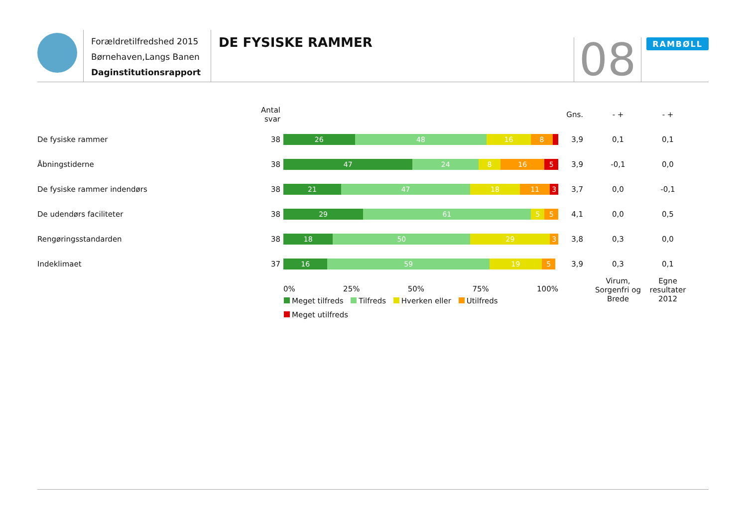Forældretilfredshed 2015
Børnehaven,Langs Banen
Daginstitutionsrapport
DE FYSISKE RAMMER
08
RAMBØLL
| | Antal svar | | Gns. | - + | - + |
| --- | --- | --- | --- | --- | --- |
| De fysiske rammer | 38 | 26 48 16 8 | 3,9 | 0,1 | 0,1 |
| Åbningstiderne | 38 | 47 24 8 16 5 | 3,9 | -0,1 | 0,0 |
| De fysiske rammer indendørs | 38 | 21 47 18 11 3 | 3,7 | 0,0 | -0,1 |
| De udendørs faciliteter | 38 | 29 61 5 5 | 4,1 | 0,0 | 0,5 |
| Rengøringsstandarden | 38 | 18 50 29 3 | 3,8 | 0,3 | 0,0 |
| Indeklimaet | 37 | 16 59 19 5 | 3,9 | 0,3 | 0,1 |
| | | 0% 25% 50% 75% 100% | | Virum, Sorgenfri og Brede | Egne resultater 2012 |
Meget tilfreds Tilfreds Hverken eller Utilfreds Meget utilfreds